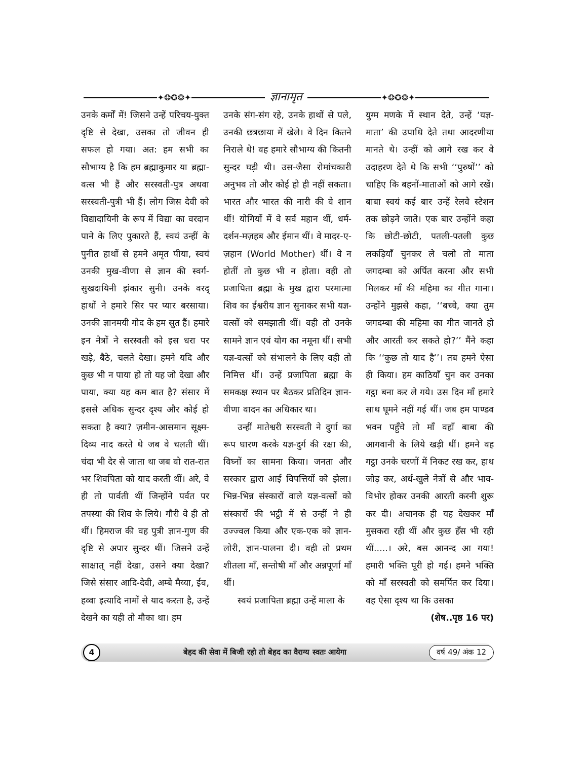✦❂✪❂✦
ज्ञानामृत
✦❂✪❂✦
उनके कर्मों में! जिसने उन्हें परिचय-युक्त दृष्टि से देखा, उसका तो जीवन ही सफल हो गया। अत: हम सभी का सौभाग्य है कि हम ब्रह्माकुमार या ब्रह्मा-वत्स भी हैं और सरस्वती-पुत्र अथवा सरस्वती-पुत्री भी हैं। लोग जिस देवी को विद्यादायिनी के रूप में विद्या का वरदान पाने के लिए पुकारते हैं, स्वयं उन्हीं के पुनीत हाथों से हमने अमृत पीया, स्वयं उनकी मुख-वीणा से ज्ञान की स्वर्ग-सुखदायिनी झंकार सुनी। उनके वरद् हाथों ने हमारे सिर पर प्यार बरसाया। उनकी ज्ञानमयी गोद के हम सुत हैं। हमारे इन नेत्रों ने सरस्वती को इस धरा पर खड़े, बैठे, चलते देखा। हमने यदि और कुछ भी न पाया हो तो यह जो देखा और पाया, क्या यह कम बात है? संसार में इससे अधिक सुन्दर दृश्य और कोई हो सकता है क्या? ज़मीन-आसमान सूक्ष्म-दिव्य नाद करते थे जब वे चलती थीं। चंदा भी देर से जाता था जब वो रात-रात भर शिवपिता को याद करती थीं। अरे, वे ही तो पार्वती थीं जिन्होंने पर्वत पर तपस्या की शिव के लिये। गौरी वे ही तो थीं। हिमराज की वह पुत्री ज्ञान-गुण की दृष्टि से अपार सुन्दर थीं। जिसने उन्हें साक्षात् नहीं देखा, उसने क्या देखा? जिसे संसार आदि-देवी, अम्बे मैय्या, ईव, हव्वा इत्यादि नामों से याद करता है, उन्हें देखने का यही तो मौका था। हम
उनके संग-संग रहे, उनके हाथों से पले, उनकी छत्रछाया में खेले। वे दिन कितने निराले थे! वह हमारे सौभाग्य की कितनी सुन्दर घड़ी थी। उस-जैसा रोमांचकारी अनुभव तो और कोई हो ही नहीं सकता। भारत और भारत की नारी की वे शान थीं! योगियों में वे सर्व महान थीं, धर्म-दर्शन-मज़हब और ईमान थीं। वे मादर-ए-ज़हान (World Mother) थीं। वे न होतीं तो कुछ भी न होता। वही तो प्रजापिता ब्रह्मा के मुख द्वारा परमात्मा शिव का ईश्वरीय ज्ञान सुनाकर सभी यज्ञ-वत्सों को समझाती थीं। वही तो उनके सामने ज्ञान एवं योग का नमूना थीं। सभी यज्ञ-वत्सों को संभालने के लिए वही तो निमित्त थीं। उन्हें प्रजापिता ब्रह्मा के समकक्ष स्थान पर बैठकर प्रतिदिन ज्ञान-वीणा वादन का अधिकार था।
उन्हीं मातेश्वरी सरस्वती ने दुर्गा का रूप धारण करके यज्ञ-दुर्ग की रक्षा की, विघ्नों का सामना किया। जनता और सरकार द्वारा आई विपत्तियों को झेला। भिन्न-भिन्न संस्कारों वाले यज्ञ-वत्सों को संस्कारों की भट्ठी में से उन्हीं ने ही उज्ज्वल किया और एक-एक को ज्ञान-लोरी, ज्ञान-पालना दी। वही तो प्रथम शीतला माँ, सन्तोषी माँ और अन्नपूर्णा माँ थीं।
स्वयं प्रजापिता ब्रह्मा उन्हें माला के
युग्म मणके में स्थान देते, उन्हें ‘यज्ञ-माता’ की उपाधि देते तथा आदरणीया मानते थे। उन्हीं को आगे रख कर वे उदाहरण देते थे कि सभी ‘‘पुरुषों’’ को चाहिए कि बहनों-माताओं को आगे रखें। बाबा स्वयं कई बार उन्हें रेलवे स्टेशन तक छोड़ने जाते। एक बार उन्होंने कहा कि छोटी-छोटी, पतली-पतली कुछ लकड़ियाँ चुनकर ले चलो तो माता जगदम्बा को अर्पित करना और सभी मिलकर माँ की महिमा का गीत गाना। उन्होंने मुझसे कहा, ‘‘बच्चे, क्या तुम जगदम्बा की महिमा का गीत जानते हो और आरती कर सकते हो?’’ मैंने कहा कि ‘‘कुछ तो याद है’’। तब हमने ऐसा ही किया। हम काठियाँ चुन कर उनका गट्ठा बना कर ले गये। उस दिन माँ हमारे साथ घूमने नहीं गई थीं। जब हम पाण्डव भवन पहुँचे तो माँ वहाँ बाबा की आगवानी के लिये खड़ी थीं। हमने वह गट्ठा उनके चरणों में निकट रख कर, हाथ जोड़ कर, अर्ध-खुले नेत्रों से और भाव-विभोर होकर उनकी आरती करनी शुरू कर दी। अचानक ही यह देखकर माँ मुसकरा रही थीं और कुछ हँस भी रही थीं.....। अरे, बस आनन्द आ गया! हमारी भक्ति पूरी हो गई। हमने भक्ति को माँ सरस्वती को समर्पित कर दिया। वह ऐसा दृश्य था कि उसका
(शेष..पृष्ठ 16 पर)
4
बेहद की सेवा में बिजी रहो तो बेहद का वैराग्य स्वतः आयेगा
वर्ष 49/ अंक 12